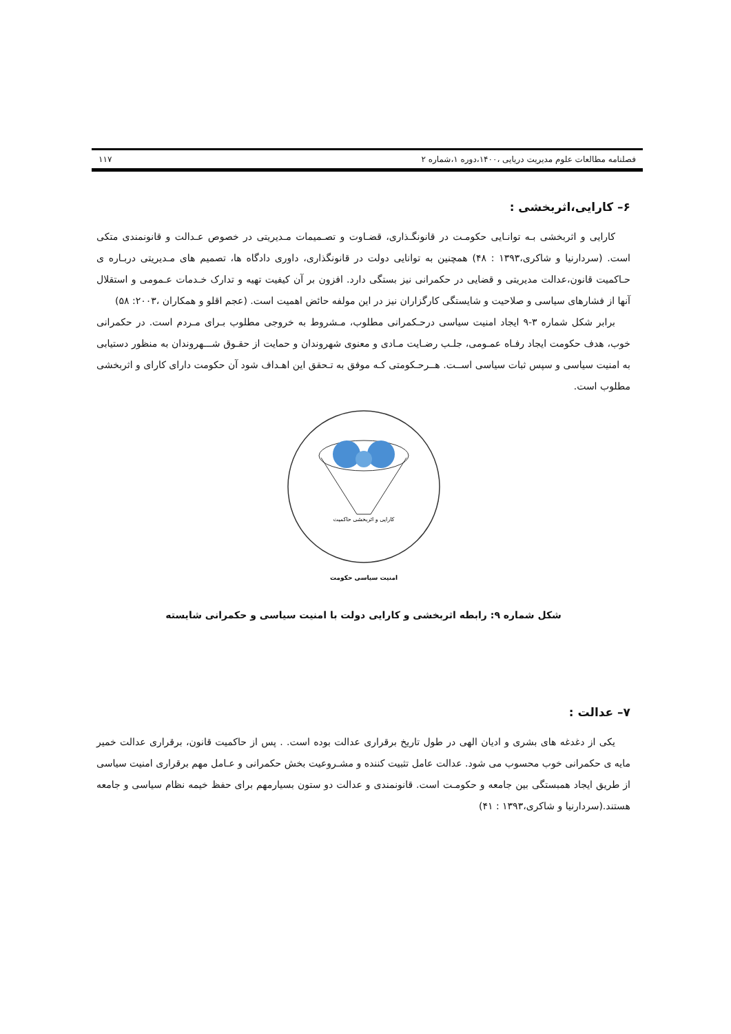فصلنامه مطالعات علوم مدیریت دریایی ،۱۴۰۰،دوره ۱،شماره ۲ ۱۱۷
۶– کارایی،اثربخشی :
کارایی و اثربخشی بـه توانـایی حکومـت در قانونگـذاری، قضـاوت و تصـمیمات مـدیریتی در خصوص عـدالت و قانونمندی متکی است. (سردارنیا و شاکری،۱۳۹۳ : ۴۸) همچنین به توانایی دولت در قانونگذاری، داوری دادگاه ها، تصمیم های مـدیریتی دربـاره ی حـاکمیت قانون،عدالت مدیریتی و قضایی در حکمرانی نیز بستگی دارد. افزون بر آن کیفیت تهیه و تدارک خـدمات عـمومی و استقلال آنها از فشارهای سیاسی و صلاحیت و شایستگی کارگزاران نیز در این مولفه حائض اهمیت است. (عجم اقلو و همکاران ،۲۰۰۳: ۵۸)
برابر شکل شماره ۳-۹ ایجاد امنیت سیاسی درحـکمرانی مطلوب، مـشروط به خروجی مطلوب بـرای مـردم است. در حکمرانی خوب، هدف حکومت ایجاد رفـاه عمـومی، جلـب رضـایت مـادی و معنوی شهروندان و حمایت از حقـوق شـــهروندان به منظور دستیابی به امنیت سیاسی و سپس ثبات سیاسی اســت. هــرحـکومتی کـه موفق به تـحقق این اهـداف شود آن حکومت دارای کارای و اثربخشی مطلوب است.
کارایی و اثربخشی حاکمیت
امنیت سیاسی حکومت
شکل شماره ۹: رابطه اثربخشی و کارایی دولت با امنیت سیاسی و حکمرانی شایسته
۷– عدالت :
یکی از دغدغه های بشری و ادیان الهی در طول تاریخ برقراری عدالت بوده است. . پس از حاکمیت قانون، برقراری عدالت خمیر مایه ی حکمرانی خوب محسوب می شود. عدالت عامل تثبیت کننده و مشـروعیت بخش حکمرانی و عـامل مهم برقراری امنیت سیاسی از طریق ایجاد همبستگی بین جامعه و حکومـت است. قانونمندی و عدالت دو ستون بسیارمهم برای حفظ خیمه نظام سیاسی و جامعه هستند.(سردارنیا و شاکری،۱۳۹۳ : ۴۱)